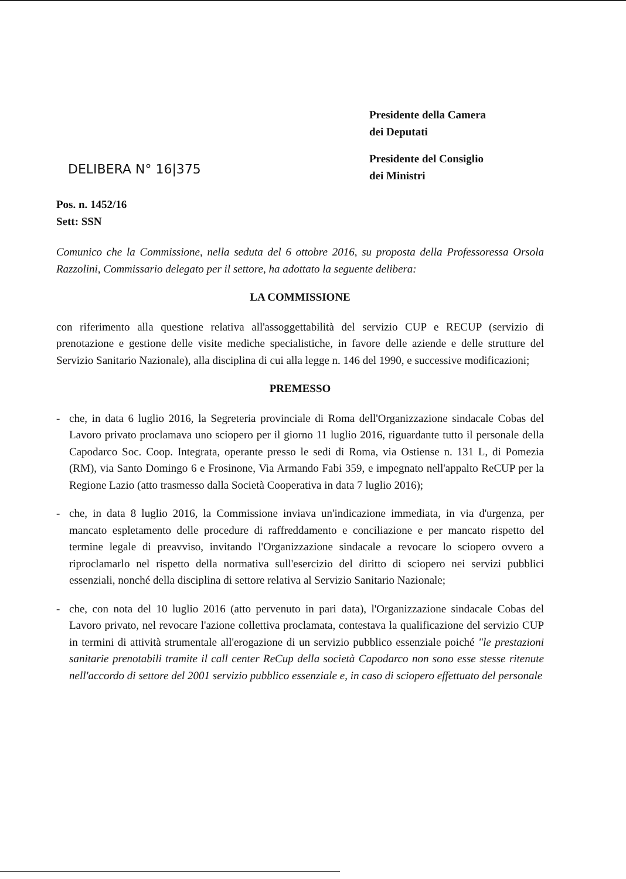Presidente della Camera
dei Deputati
Presidente del Consiglio
dei Ministri
DELIBERA N° 16|375
Pos. n. 1452/16
Sett: SSN
Comunico che la Commissione, nella seduta del 6 ottobre 2016, su proposta della Professoressa Orsola Razzolini, Commissario delegato per il settore, ha adottato la seguente delibera:
LA COMMISSIONE
con riferimento alla questione relativa all'assoggettabilità del servizio CUP e RECUP (servizio di prenotazione e gestione delle visite mediche specialistiche, in favore delle aziende e delle strutture del Servizio Sanitario Nazionale), alla disciplina di cui alla legge n. 146 del 1990, e successive modificazioni;
PREMESSO
- che, in data 6 luglio 2016, la Segreteria provinciale di Roma dell'Organizzazione sindacale Cobas del Lavoro privato proclamava uno sciopero per il giorno 11 luglio 2016, riguardante tutto il personale della Capodarco Soc. Coop. Integrata, operante presso le sedi di Roma, via Ostiense n. 131 L, di Pomezia (RM), via Santo Domingo 6 e Frosinone, Via Armando Fabi 359, e impegnato nell'appalto ReCUP per la Regione Lazio (atto trasmesso dalla Società Cooperativa in data 7 luglio 2016);
- che, in data 8 luglio 2016, la Commissione inviava un'indicazione immediata, in via d'urgenza, per mancato espletamento delle procedure di raffreddamento e conciliazione e per mancato rispetto del termine legale di preavviso, invitando l'Organizzazione sindacale a revocare lo sciopero ovvero a riproclamarlo nel rispetto della normativa sull'esercizio del diritto di sciopero nei servizi pubblici essenziali, nonché della disciplina di settore relativa al Servizio Sanitario Nazionale;
- che, con nota del 10 luglio 2016 (atto pervenuto in pari data), l'Organizzazione sindacale Cobas del Lavoro privato, nel revocare l'azione collettiva proclamata, contestava la qualificazione del servizio CUP in termini di attività strumentale all'erogazione di un servizio pubblico essenziale poiché "le prestazioni sanitarie prenotabili tramite il call center ReCup della società Capodarco non sono esse stesse ritenute nell'accordo di settore del 2001 servizio pubblico essenziale e, in caso di sciopero effettuato del personale